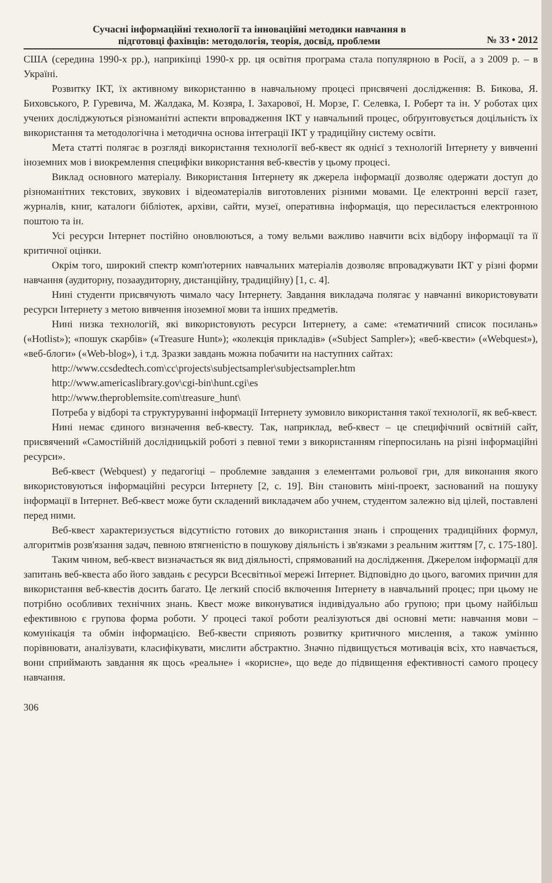Сучасні інформаційні технології та інноваційні методики навчання в
підготовці фахівців: методологія, теорія, досвід, проблеми
№ 33 • 2012
США (середина 1990-х рр.), наприкінці 1990-х рр. ця освітня програма стала популярною в Росії, а з 2009 р. – в Україні.
Розвитку ІКТ, їх активному використанню в навчальному процесі присвячені дослідження: В. Бикова, Я. Биховського, Р. Гуревича, М. Жалдака, М. Козяра, І. Захарової, Н. Морзе, Г. Селевка, І. Роберт та ін. У роботах цих учених досліджуються різноманітні аспекти впровадження ІКТ у навчальний процес, обґрунтовується доцільність їх використання та методологічна і методична основа інтеграції ІКТ у традиційну систему освіти.
Мета статті полягає в розгляді використання технології веб-квест як однієї з технологій Інтернету у вивченні іноземних мов і виокремлення специфіки використання веб-квестів у цьому процесі.
Виклад основного матеріалу. Використання Інтернету як джерела інформації дозволяє одержати доступ до різноманітних текстових, звукових і відеоматеріалів виготовлених різними мовами. Це електронні версії газет, журналів, книг, каталоги бібліотек, архіви, сайти, музеї, оперативна інформація, що пересилається електронною поштою та ін.
Усі ресурси Інтернет постійно оновлюються, а тому вельми важливо навчити всіх відбору інформації та її критичної оцінки.
Окрім того, широкий спектр комп'ютерних навчальних матеріалів дозволяє впроваджувати ІКТ у різні форми навчання (аудиторну, позааудиторну, дистанційну, традиційну) [1, с. 4].
Нині студенти присвячують чимало часу Інтернету. Завдання викладача полягає у навчанні використовувати ресурси Інтернету з метою вивчення іноземної мови та інших предметів.
Нині низка технологій, які використовують ресурси Інтернету, а саме: «тематичний список посилань» («Hotlist»); «пошук скарбів» («Treasure Hunt»); «колекція прикладів» («Subject Sampler»); «веб-квести» («Webquest»), «веб-блоги» («Web-blog»), і т.д. Зразки завдань можна побачити на наступних сайтах:
http://www.ccsdedtech.com\cc\projects\subjectsampler\subjectsampler.htm
http://www.americaslibrary.gov\cgi-bin\hunt.cgi\es
http://www.theproblemsite.com\treasure_hunt\
Потреба у відборі та структуруванні інформації Інтернету зумовило використання такої технології, як веб-квест.
Нині немає єдиного визначення веб-квесту. Так, наприклад, веб-квест – це специфічний освітній сайт, присвячений «Самостійній дослідницькій роботі з певної теми з використанням гіперпосилань на різні інформаційні ресурси».
Веб-квест (Webquest) у педагогіці – проблемне завдання з елементами рольової гри, для виконання якого використовуються інформаційні ресурси Інтернету [2, с. 19]. Він становить міні-проект, заснований на пошуку інформації в Інтернет. Веб-квест може бути складений викладачем або учнем, студентом залежно від цілей, поставлені перед ними.
Веб-квест характеризується відсутністю готових до використання знань і спрощених традиційних формул, алгоритмів розв'язання задач, певною втягненістю в пошукову діяльність і зв'язками з реальним життям [7, с. 175-180].
Таким чином, веб-квест визначається як вид діяльності, спрямований на дослідження. Джерелом інформації для запитань веб-квеста або його завдань є ресурси Всесвітньої мережі Інтернет. Відповідно до цього, вагомих причин для використання веб-квестів досить багато. Це легкий спосіб включення Інтернету в навчальний процес; при цьому не потрібно особливих технічних знань. Квест може виконуватися індивідуально або групою; при цьому найбільш ефективною є групова форма роботи. У процесі такої роботи реалізуються дві основні мети: навчання мови – комунікація та обмін інформацією. Веб-квести сприяють розвитку критичного мислення, а також умінню порівнювати, аналізувати, класифікувати, мислити абстрактно. Значно підвищується мотивація всіх, хто навчається, вони сприймають завдання як щось «реальне» і «корисне», що веде до підвищення ефективності самого процесу навчання.
306